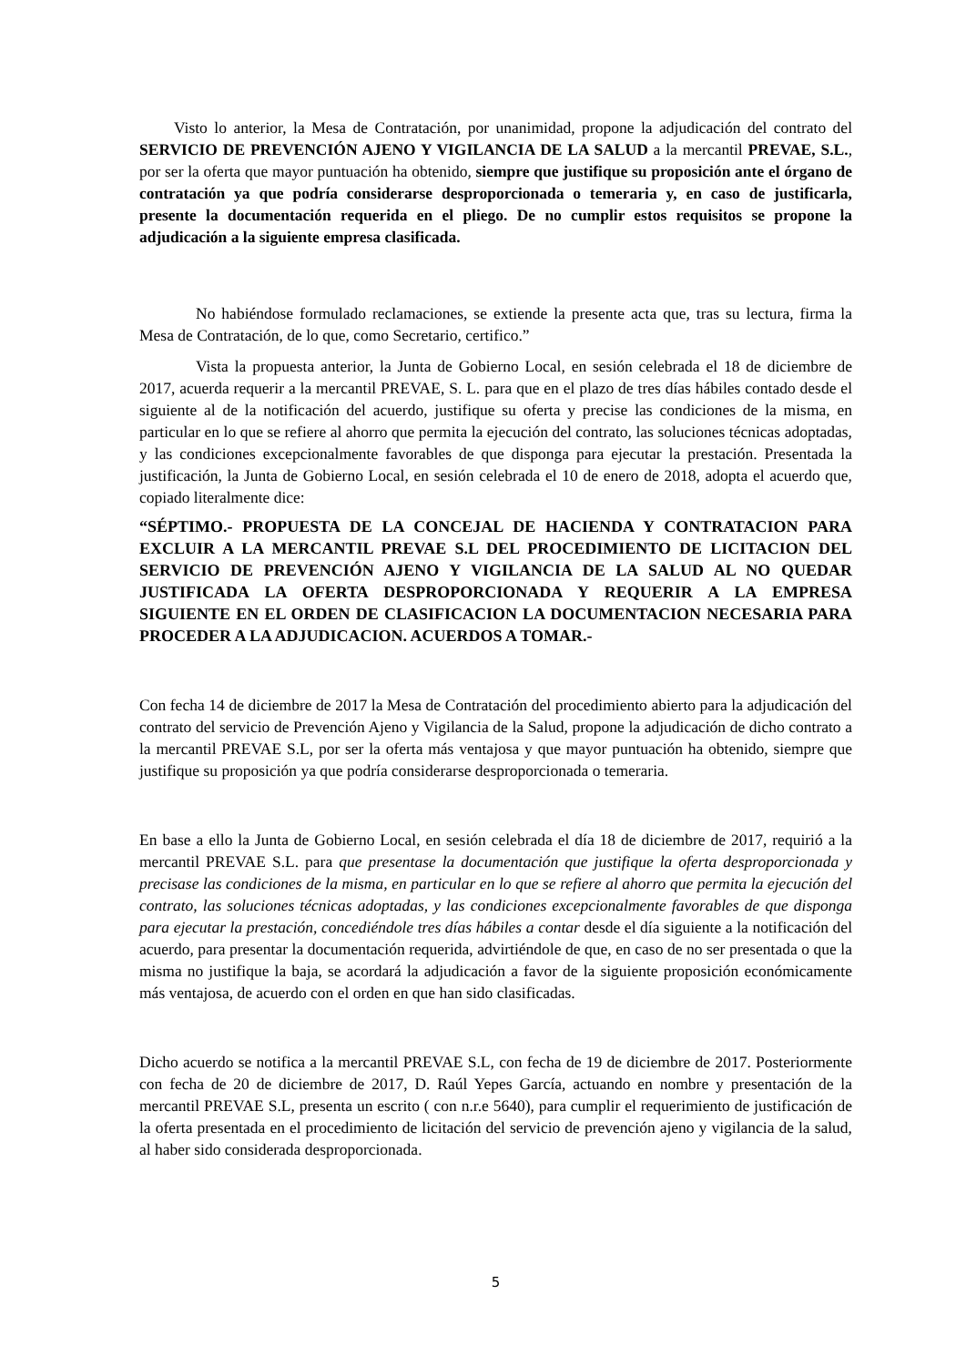Visto lo anterior, la Mesa de Contratación, por unanimidad, propone la adjudicación del contrato del SERVICIO DE PREVENCIÓN AJENO Y VIGILANCIA DE LA SALUD a la mercantil PREVAE, S.L., por ser la oferta que mayor puntuación ha obtenido, siempre que justifique su proposición ante el órgano de contratación ya que podría considerarse desproporcionada o temeraria y, en caso de justificarla, presente la documentación requerida en el pliego. De no cumplir estos requisitos se propone la adjudicación a la siguiente empresa clasificada.
No habiéndose formulado reclamaciones, se extiende la presente acta que, tras su lectura, firma la Mesa de Contratación, de lo que, como Secretario, certifico.”
Vista la propuesta anterior, la Junta de Gobierno Local, en sesión celebrada el 18 de diciembre de 2017, acuerda requerir a la mercantil PREVAE, S. L. para que en el plazo de tres días hábiles contado desde el siguiente al de la notificación del acuerdo, justifique su oferta y precise las condiciones de la misma, en particular en lo que se refiere al ahorro que permita la ejecución del contrato, las soluciones técnicas adoptadas, y las condiciones excepcionalmente favorables de que disponga para ejecutar la prestación. Presentada la justificación, la Junta de Gobierno Local, en sesión celebrada el 10 de enero de 2018, adopta el acuerdo que, copiado literalmente dice:
“SÉPTIMO.- PROPUESTA DE LA CONCEJAL DE HACIENDA Y CONTRATACION PARA EXCLUIR A LA MERCANTIL PREVAE S.L DEL PROCEDIMIENTO DE LICITACION DEL SERVICIO DE PREVENCIÓN AJENO Y VIGILANCIA DE LA SALUD AL NO QUEDAR JUSTIFICADA LA OFERTA DESPROPORCIONADA Y REQUERIR A LA EMPRESA SIGUIENTE EN EL ORDEN DE CLASIFICACION LA DOCUMENTACION NECESARIA PARA PROCEDER A LA ADJUDICACION. ACUERDOS A TOMAR.-
Con fecha 14 de diciembre de 2017 la Mesa de Contratación del procedimiento abierto para la adjudicación del contrato del servicio de Prevención Ajeno y Vigilancia de la Salud, propone la adjudicación de dicho contrato a la mercantil PREVAE S.L, por ser la oferta más ventajosa y que mayor puntuación ha obtenido, siempre que justifique su proposición ya que podría considerarse desproporcionada o temeraria.
En base a ello la Junta de Gobierno Local, en sesión celebrada el día 18 de diciembre de 2017, requirió a la mercantil PREVAE S.L. para que presentase la documentación que justifique la oferta desproporcionada y precisase las condiciones de la misma, en particular en lo que se refiere al ahorro que permita la ejecución del contrato, las soluciones técnicas adoptadas, y las condiciones excepcionalmente favorables de que disponga para ejecutar la prestación, concediéndole tres días hábiles a contar desde el día siguiente a la notificación del acuerdo, para presentar la documentación requerida, advirtiéndole de que, en caso de no ser presentada o que la misma no justifique la baja, se acordará la adjudicación a favor de la siguiente proposición económicamente más ventajosa, de acuerdo con el orden en que han sido clasificadas.
Dicho acuerdo se notifica a la mercantil PREVAE S.L, con fecha de 19 de diciembre de 2017. Posteriormente con fecha de 20 de diciembre de 2017, D. Raúl Yepes García, actuando en nombre y presentación de la mercantil PREVAE S.L, presenta un escrito ( con n.r.e 5640), para cumplir el requerimiento de justificación de la oferta presentada en el procedimiento de licitación del servicio de prevención ajeno y vigilancia de la salud, al haber sido considerada desproporcionada.
5